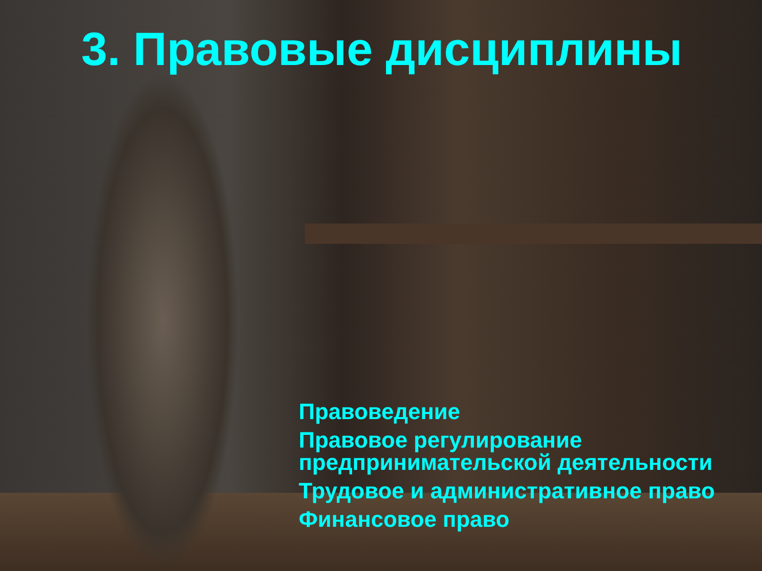3. Правовые дисциплины
Правоведение
Правовое регулирование
предпринимательской деятельности
Трудовое и административное право
Финансовое право